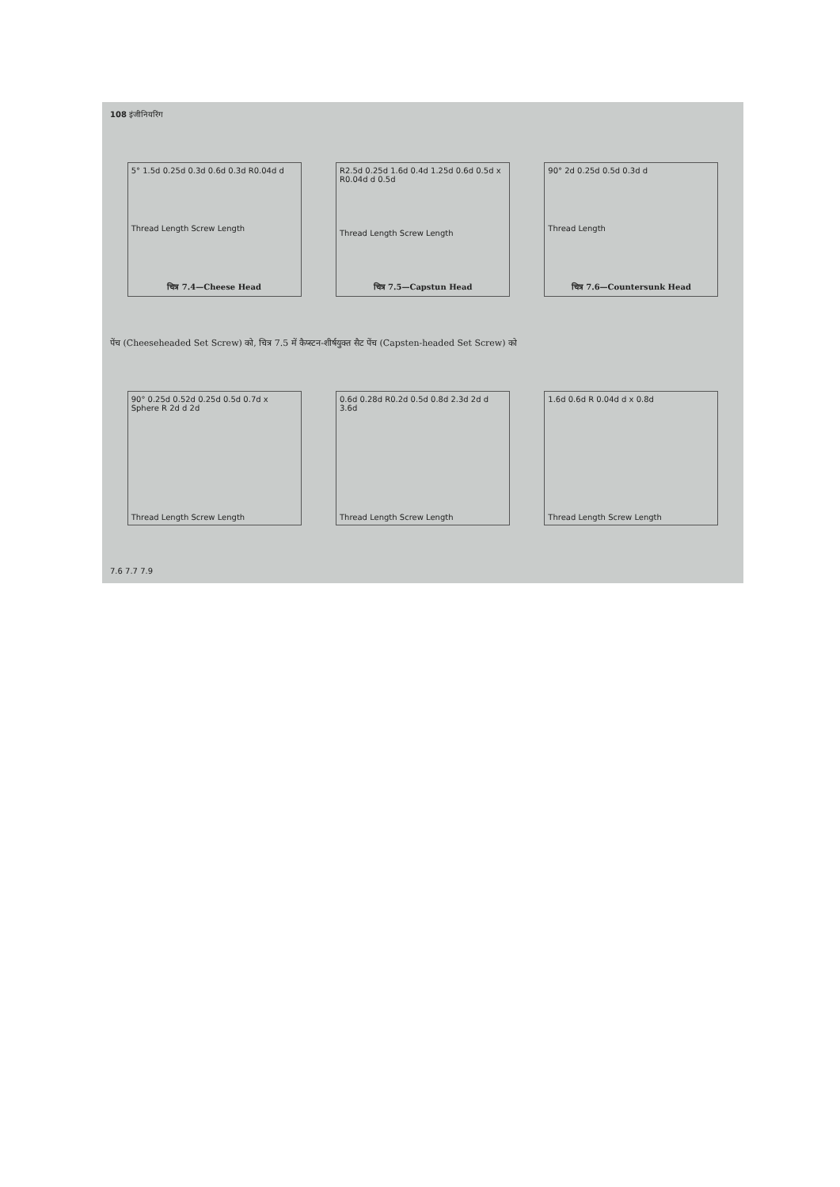108 इंजीनियरिंग
5° 1.5d 0.25d 0.3d 0.6d 0.3d R0.04d d
Thread Length Screw Length
चित्र 7.4—Cheese Head
R2.5d 0.25d 1.6d 0.4d 1.25d 0.6d 0.5d x R0.04d d 0.5d
Thread Length Screw Length
चित्र 7.5—Capstun Head
90° 2d 0.25d 0.5d 0.3d d
Thread Length
चित्र 7.6—Countersunk Head
पेंच (Cheeseheaded Set Screw) को, चित्र 7.5 में कैप्स्टन-शीर्षयुक्त सैट पेंच (Capsten-headed Set Screw) को
90° 0.25d 0.52d 0.25d 0.5d 0.7d x Sphere R 2d d 2d
Thread Length Screw Length
0.6d 0.28d R0.2d 0.5d 0.8d 2.3d 2d d 3.6d
Thread Length Screw Length
1.6d 0.6d R 0.04d d x 0.8d
Thread Length Screw Length
7.6 7.7 7.9